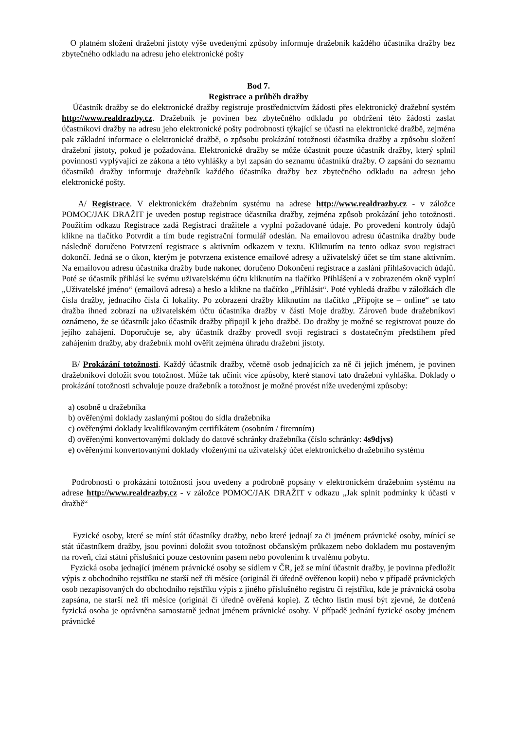O platném složení dražební jistoty výše uvedenými způsoby informuje dražebník každého účastníka dražby bez zbytečného odkladu na adresu jeho elektronické pošty
Bod 7.
Registrace a průběh dražby
Účastník dražby se do elektronické dražby registruje prostřednictvím žádosti přes elektronický dražební systém http://www.realdrazby.cz. Dražebník je povinen bez zbytečného odkladu po obdržení této žádosti zaslat účastníkovi dražby na adresu jeho elektronické pošty podrobnosti týkající se účasti na elektronické dražbě, zejména pak základní informace o elektronické dražbě, o způsobu prokázání totožnosti účastníka dražby a způsobu složení dražební jistoty, pokud je požadována. Elektronické dražby se může účastnit pouze účastník dražby, který splnil povinnosti vyplývající ze zákona a této vyhlášky a byl zapsán do seznamu účastníků dražby. O zapsání do seznamu účastníků dražby informuje dražebník každého účastníka dražby bez zbytečného odkladu na adresu jeho elektronické pošty.
A/ Registrace. V elektronickém dražebním systému na adrese http://www.realdrazby.cz - v záložce POMOC/JAK DRAŽIT je uveden postup registrace účastníka dražby, zejména způsob prokázání jeho totožnosti. Použitím odkazu Registrace zadá Registraci dražitele a vyplní požadované údaje. Po provedení kontroly údajů klikne na tlačítko Potvrdit a tím bude registrační formulář odeslán. Na emailovou adresu účastníka dražby bude následně doručeno Potvrzení registrace s aktivním odkazem v textu. Kliknutím na tento odkaz svou registraci dokončí. Jedná se o úkon, kterým je potvrzena existence emailové adresy a uživatelský účet se tím stane aktivním. Na emailovou adresu účastníka dražby bude nakonec doručeno Dokončení registrace a zaslání přihlašovacích údajů. Poté se účastník přihlásí ke svému uživatelskému účtu kliknutím na tlačítko Přihlášení a v zobrazeném okně vyplní „Uživatelské jméno“ (emailová adresa) a heslo a klikne na tlačítko „Přihlásit“. Poté vyhledá dražbu v záložkách dle čísla dražby, jednacího čísla či lokality. Po zobrazení dražby kliknutím na tlačítko „Připojte se – online“ se tato dražba ihned zobrazí na uživatelském účtu účastníka dražby v části Moje dražby. Zároveň bude dražebníkovi oznámeno, že se účastník jako účastník dražby připojil k jeho dražbě. Do dražby je možné se registrovat pouze do jejího zahájení. Doporučuje se, aby účastník dražby provedl svoji registraci s dostatečným předstihem před zahájením dražby, aby dražebník mohl ověřit zejména úhradu dražební jistoty.
B/ Prokázání totožnosti. Každý účastník dražby, včetně osob jednajících za ně či jejich jménem, je povinen dražebníkovi doložit svou totožnost. Může tak učinit více způsoby, které stanoví tato dražební vyhláška. Doklady o prokázání totožnosti schvaluje pouze dražebník a totožnost je možné provést níže uvedenými způsoby:
a) osobně u dražebníka
b) ověřenými doklady zaslanými poštou do sídla dražebníka
c) ověřenými doklady kvalifikovaným certifikátem (osobním / firemním)
d) ověřenými konvertovanými doklady do datové schránky dražebníka (číslo schránky: 4s9djvs)
e) ověřenými konvertovanými doklady vloženými na uživatelský účet elektronického dražebního systému
Podrobnosti o prokázání totožnosti jsou uvedeny a podrobně popsány v elektronickém dražebním systému na adrese http://www.realdrazby.cz - v záložce POMOC/JAK DRAŽIT v odkazu „Jak splnit podmínky k účasti v dražbě“
Fyzické osoby, které se míní stát účastníky dražby, nebo které jednají za či jménem právnické osoby, mínící se stát účastníkem dražby, jsou povinni doložit svou totožnost občanským průkazem nebo dokladem mu postaveným na roveň, cizí státní příslušníci pouze cestovním pasem nebo povolením k trvalému pobytu.
Fyzická osoba jednající jménem právnické osoby se sídlem v ČR, jež se míní účastnit dražby, je povinna předložit výpis z obchodního rejstříku ne starší než tři měsíce (originál či úředně ověřenou kopii) nebo v případě právnických osob nezapisovaných do obchodního rejstříku výpis z jiného příslušného registru či rejstříku, kde je právnická osoba zapsána, ne starší než tři měsíce (originál či úředně ověřená kopie). Z těchto listin musí být zjevné, že dotčená fyzická osoba je oprávněna samostatně jednat jménem právnické osoby. V případě jednání fyzické osoby jménem právnické